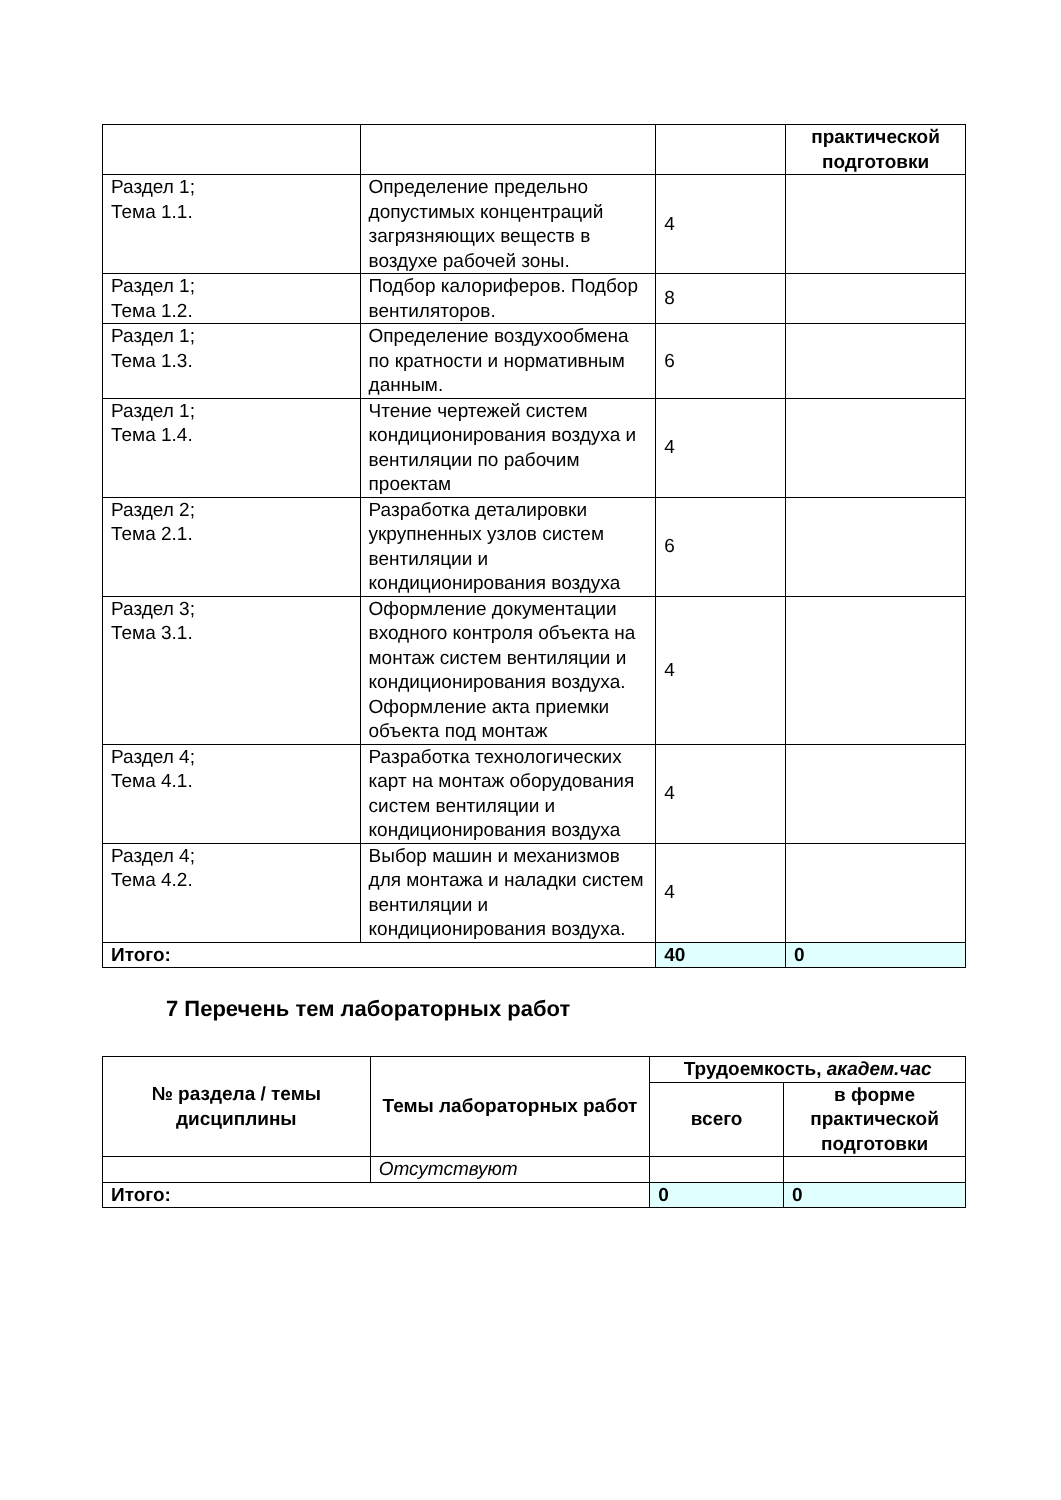| | | | практической подготовки |
| Раздел 1; Тема 1.1. | Определение предельно допустимых концентраций загрязняющих веществ в воздухе рабочей зоны. | 4 | |
| Раздел 1; Тема 1.2. | Подбор калориферов. Подбор вентиляторов. | 8 | |
| Раздел 1; Тема 1.3. | Определение воздухообмена по кратности и нормативным данным. | 6 | |
| Раздел 1; Тема 1.4. | Чтение чертежей систем кондиционирования воздуха и вентиляции по рабочим проектам | 4 | |
| Раздел 2; Тема 2.1. | Разработка деталировки укрупненных узлов систем вентиляции и кондиционирования воздуха | 6 | |
| Раздел 3; Тема 3.1. | Оформление документации входного контроля объекта на монтаж систем вентиляции и кондиционирования воздуха. Оформление акта приемки объекта под монтаж | 4 | |
| Раздел 4; Тема 4.1. | Разработка технологических карт на монтаж оборудования систем вентиляции и кондиционирования воздуха | 4 | |
| Раздел 4; Тема 4.2. | Выбор машин и механизмов для монтажа и наладки систем вентиляции и кондиционирования воздуха. | 4 | |
| Итого: | | 40 | 0 |
7 Перечень тем лабораторных работ
| № раздела / темы дисциплины | Темы лабораторных работ | Трудоемкость, академ.час | |
| --- | --- | --- | --- |
| | | всего | в форме практической подготовки |
| | Отсутствуют | | |
| Итого: | | 0 | 0 |